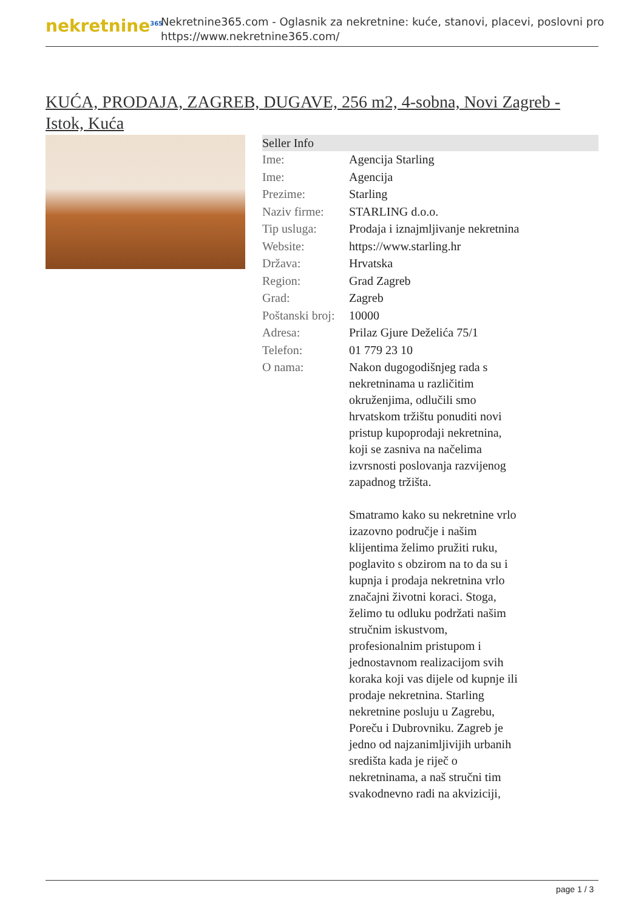nekretnine<sup>365</sup>
Nekretnine365.com - Oglasnik za nekretnine: kuće, stanovi, placevi, poslovni pro
https://www.nekretnine365.com/
KUĆA, PRODAJA, ZAGREB, DUGAVE, 256 m2, 4-sobna, Novi Zagreb - Istok, Kuća
| Seller Info | |
| --- | --- |
| Ime: | Agencija Starling |
| Ime: | Agencija |
| Prezime: | Starling |
| Naziv firme: | STARLING d.o.o. |
| Tip usluga: | Prodaja i iznajmljivanje nekretnina |
| Website: | https://www.starling.hr |
| Država: | Hrvatska |
| Region: | Grad Zagreb |
| Grad: | Zagreb |
| Poštanski broj: | 10000 |
| Adresa: | Prilaz Gjure Deželića 75/1 |
| Telefon: | 01 779 23 10 |
| O nama: | Nakon dugogodišnjeg rada s nekretninama u različitim okruženjima, odlučili smo hrvatskom tržištu ponuditi novi pristup kupoprodaji nekretnina, koji se zasniva na načelima izvrsnosti poslovanja razvijenog zapadnog tržišta. Smatramo kako su nekretnine vrlo izazovno područje i našim klijentima želimo pružiti ruku, poglavito s obzirom na to da su i kupnja i prodaja nekretnina vrlo značajni životni koraci. Stoga, želimo tu odluku podržati našim stručnim iskustvom, profesionalnim pristupom i jednostavnom realizacijom svih koraka koji vas dijele od kupnje ili prodaje nekretnina. Starling nekretnine posluju u Zagrebu, Poreču i Dubrovniku. Zagreb je jedno od najzanimljivijih urbanih središta kada je riječ o nekretninama, a naš stručni tim svakodnevno radi na akviziciji, |
page 1 / 3